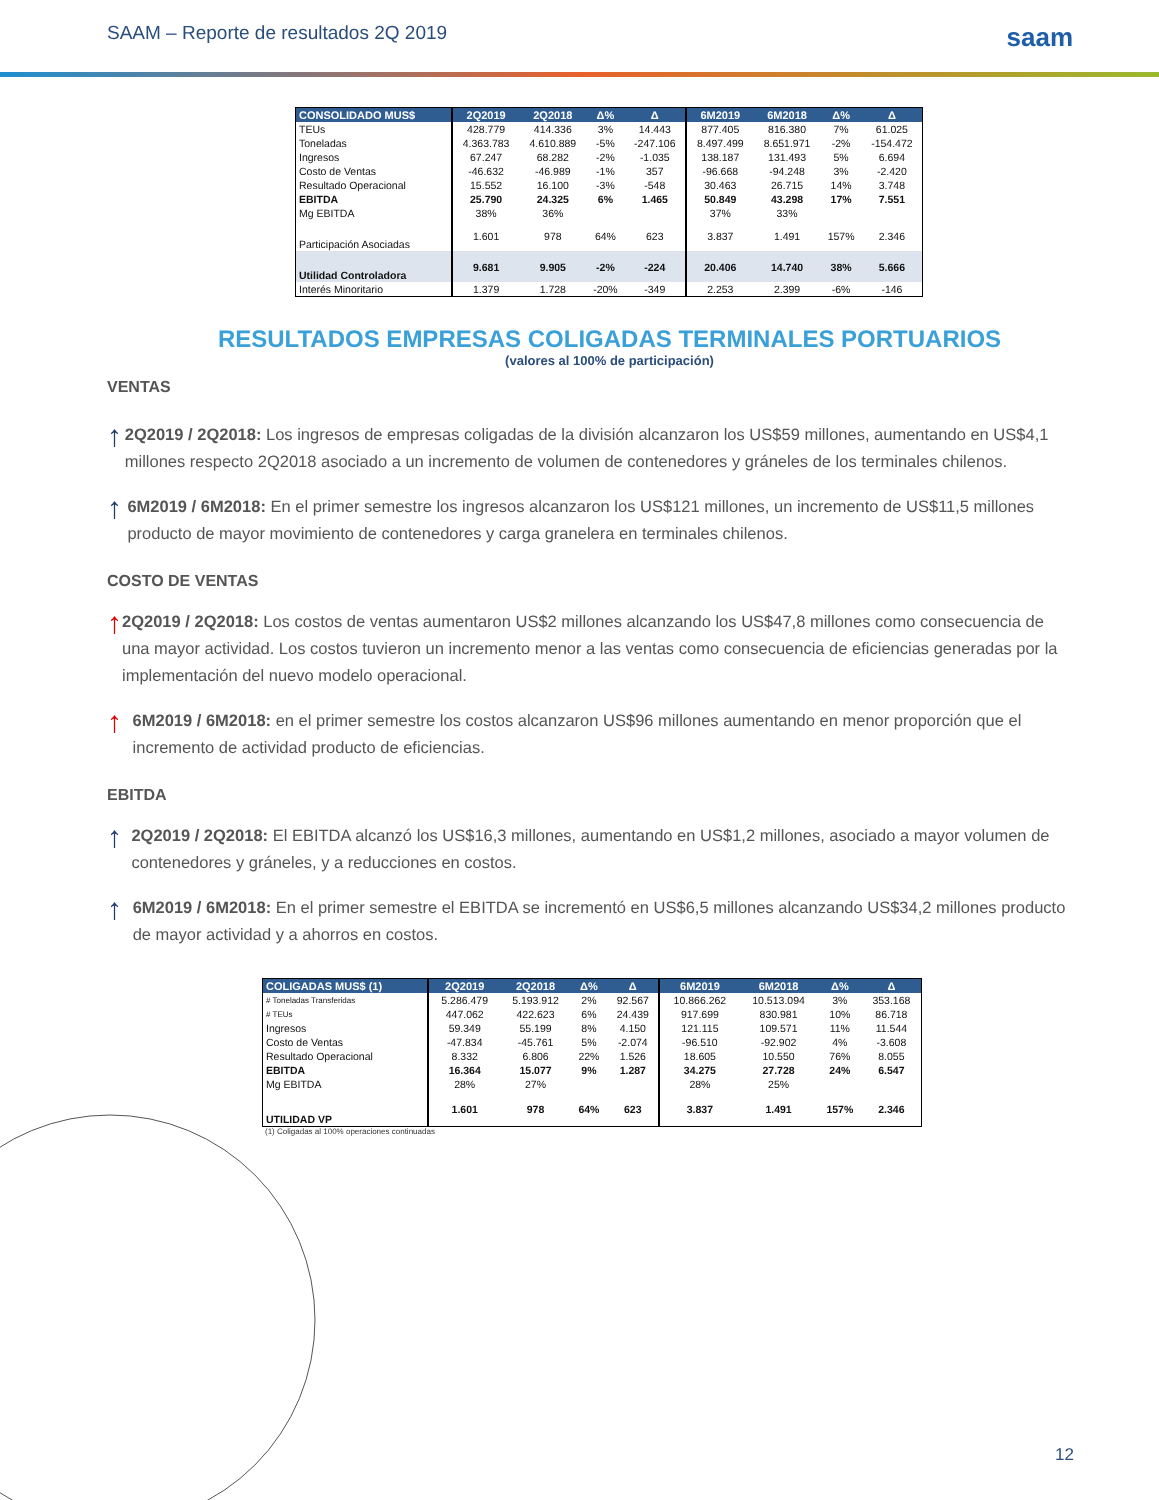SAAM – Reporte de resultados 2Q 2019 saam
| CONSOLIDADO MUS$ | 2Q2019 | 2Q2018 | Δ% | Δ | 6M2019 | 6M2018 | Δ% | Δ |
| --- | --- | --- | --- | --- | --- | --- | --- | --- |
| TEUs | 428.779 | 414.336 | 3% | 14.443 | 877.405 | 816.380 | 7% | 61.025 |
| Toneladas | 4.363.783 | 4.610.889 | -5% | -247.106 | 8.497.499 | 8.651.971 | -2% | -154.472 |
| Ingresos | 67.247 | 68.282 | -2% | -1.035 | 138.187 | 131.493 | 5% | 6.694 |
| Costo de Ventas | -46.632 | -46.989 | -1% | 357 | -96.668 | -94.248 | 3% | -2.420 |
| Resultado Operacional | 15.552 | 16.100 | -3% | -548 | 30.463 | 26.715 | 14% | 3.748 |
| EBITDA | 25.790 | 24.325 | 6% | 1.465 | 50.849 | 43.298 | 17% | 7.551 |
| Mg EBITDA | 38% | 36% | | | 37% | 33% | | |
| Participación Asociadas | 1.601 | 978 | 64% | 623 | 3.837 | 1.491 | 157% | 2.346 |
| Utilidad Controladora | 9.681 | 9.905 | -2% | -224 | 20.406 | 14.740 | 38% | 5.666 |
| Interés Minoritario | 1.379 | 1.728 | -20% | -349 | 2.253 | 2.399 | -6% | -146 |
RESULTADOS EMPRESAS COLIGADAS TERMINALES PORTUARIOS
(valores al 100% de participación)
VENTAS
↑
2Q2019 / 2Q2018: Los ingresos de empresas coligadas de la división alcanzaron los US$59 millones, aumentando en US$4,1 millones respecto 2Q2018 asociado a un incremento de volumen de contenedores y gráneles de los terminales chilenos.
↑
6M2019 / 6M2018: En el primer semestre los ingresos alcanzaron los US$121 millones, un incremento de US$11,5 millones producto de mayor movimiento de contenedores y carga granelera en terminales chilenos.
COSTO DE VENTAS
↑
2Q2019 / 2Q2018: Los costos de ventas aumentaron US$2 millones alcanzando los US$47,8 millones como consecuencia de una mayor actividad. Los costos tuvieron un incremento menor a las ventas como consecuencia de eficiencias generadas por la implementación del nuevo modelo operacional.
↑
6M2019 / 6M2018: en el primer semestre los costos alcanzaron US$96 millones aumentando en menor proporción que el incremento de actividad producto de eficiencias.
EBITDA
↑
2Q2019 / 2Q2018: El EBITDA alcanzó los US$16,3 millones, aumentando en US$1,2 millones, asociado a mayor volumen de contenedores y gráneles, y a reducciones en costos.
↑
6M2019 / 6M2018: En el primer semestre el EBITDA se incrementó en US$6,5 millones alcanzando US$34,2 millones producto de mayor actividad y a ahorros en costos.
| COLIGADAS MUS$ (1) | 2Q2019 | 2Q2018 | Δ% | Δ | 6M2019 | 6M2018 | Δ% | Δ |
| --- | --- | --- | --- | --- | --- | --- | --- | --- |
| # Toneladas Transferidas | 5.286.479 | 5.193.912 | 2% | 92.567 | 10.866.262 | 10.513.094 | 3% | 353.168 |
| # TEUs | 447.062 | 422.623 | 6% | 24.439 | 917.699 | 830.981 | 10% | 86.718 |
| Ingresos | 59.349 | 55.199 | 8% | 4.150 | 121.115 | 109.571 | 11% | 11.544 |
| Costo de Ventas | -47.834 | -45.761 | 5% | -2.074 | -96.510 | -92.902 | 4% | -3.608 |
| Resultado Operacional | 8.332 | 6.806 | 22% | 1.526 | 18.605 | 10.550 | 76% | 8.055 |
| EBITDA | 16.364 | 15.077 | 9% | 1.287 | 34.275 | 27.728 | 24% | 6.547 |
| Mg EBITDA | 28% | 27% | | | 28% | 25% | | |
| UTILIDAD VP | 1.601 | 978 | 64% | 623 | 3.837 | 1.491 | 157% | 2.346 |
(1) Coligadas al 100% operaciones continuadas
12